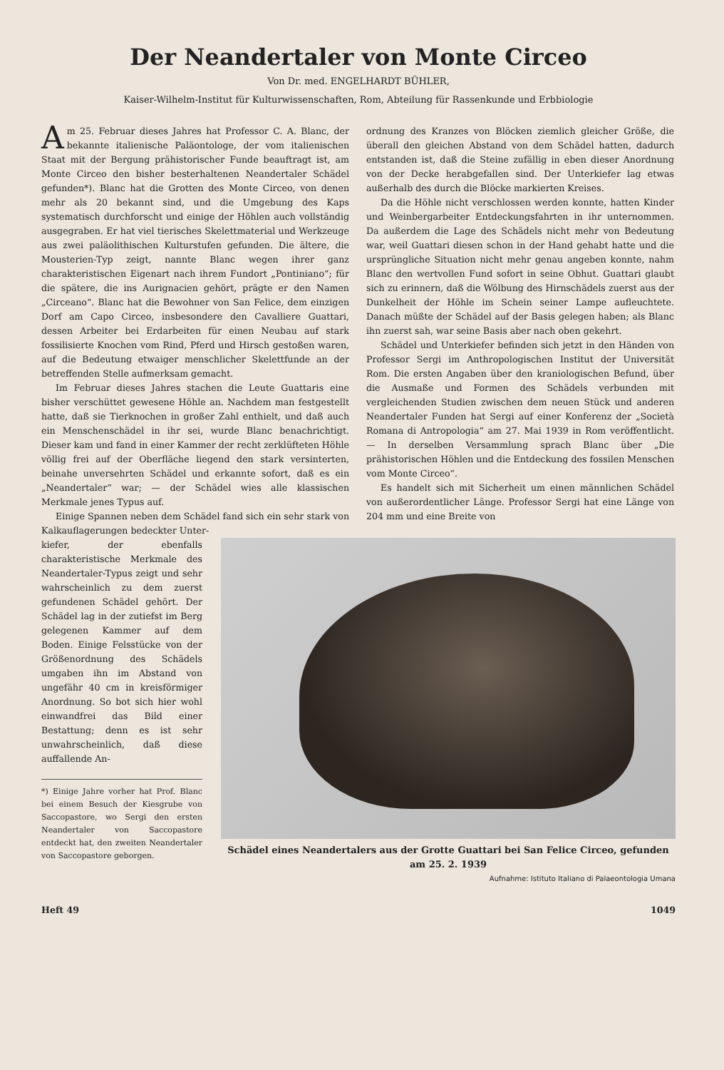Der Neandertaler von Monte Circeo
Von Dr. med. ENGELHARDT BÜHLER,
Kaiser-Wilhelm-Institut für Kulturwissenschaften, Rom, Abteilung für Rassenkunde und Erbbiologie
Am 25. Februar dieses Jahres hat Professor C. A. Blanc, der bekannte italienische Paläontologe, der vom italienischen Staat mit der Bergung prähistorischer Funde beauftragt ist, am Monte Circeo den bisher besterhaltenen Neandertaler Schädel gefunden*). Blanc hat die Grotten des Monte Circeo, von denen mehr als 20 bekannt sind, und die Umgebung des Kaps systematisch durchforscht und einige der Höhlen auch vollständig ausgegraben. Er hat viel tierisches Skelettmaterial und Werkzeuge aus zwei paläolithischen Kulturstufen gefunden. Die ältere, die Mousterien-Typ zeigt, nannte Blanc wegen ihrer ganz charakteristischen Eigenart nach ihrem Fundort „Pontiniano“; für die spätere, die ins Aurignacien gehört, prägte er den Namen „Circeano“. Blanc hat die Bewohner von San Felice, dem einzigen Dorf am Capo Circeo, insbesondere den Cavalliere Guattari, dessen Arbeiter bei Erdarbeiten für einen Neubau auf stark fossilisierte Knochen vom Rind, Pferd und Hirsch gestoßen waren, auf die Bedeutung etwaiger menschlicher Skelettfunde an der betreffenden Stelle aufmerksam gemacht.
Im Februar dieses Jahres stachen die Leute Guattaris eine bisher verschüttet gewesene Höhle an. Nachdem man festgestellt hatte, daß sie Tierknochen in großer Zahl enthielt, und daß auch ein Menschenschädel in ihr sei, wurde Blanc benachrichtigt. Dieser kam und fand in einer Kammer der recht zerklüfteten Höhle völlig frei auf der Oberfläche liegend den stark versinterten, beinahe unversehrten Schädel und erkannte sofort, daß es ein „Neandertaler“ war; — der Schädel wies alle klassischen Merkmale jenes Typus auf.
Einige Spannen neben dem Schädel fand sich ein sehr stark von Kalkauflagerungen bedeckter Unter-
ordnung des Kranzes von Blöcken ziemlich gleicher Größe, die überall den gleichen Abstand von dem Schädel hatten, dadurch entstanden ist, daß die Steine zufällig in eben dieser Anordnung von der Decke herabgefallen sind. Der Unterkiefer lag etwas außerhalb des durch die Blöcke markierten Kreises.
Da die Höhle nicht verschlossen werden konnte, hatten Kinder und Weinbergarbeiter Entdeckungsfahrten in ihr unternommen. Da außerdem die Lage des Schädels nicht mehr von Bedeutung war, weil Guattari diesen schon in der Hand gehabt hatte und die ursprüngliche Situation nicht mehr genau angeben konnte, nahm Blanc den wertvollen Fund sofort in seine Obhut. Guattari glaubt sich zu erinnern, daß die Wölbung des Hirnschädels zuerst aus der Dunkelheit der Höhle im Schein seiner Lampe aufleuchtete. Danach müßte der Schädel auf der Basis gelegen haben; als Blanc ihn zuerst sah, war seine Basis aber nach oben gekehrt.
Schädel und Unterkiefer befinden sich jetzt in den Händen von Professor Sergi im Anthropologischen Institut der Universität Rom. Die ersten Angaben über den kraniologischen Befund, über die Ausmaße und Formen des Schädels verbunden mit vergleichenden Studien zwischen dem neuen Stück und anderen Neandertaler Funden hat Sergi auf einer Konferenz der „Società Romana di Antropologia“ am 27. Mai 1939 in Rom veröffentlicht. — In derselben Versammlung sprach Blanc über „Die prähistorischen Höhlen und die Entdeckung des fossilen Menschen vom Monte Circeo“.
Es handelt sich mit Sicherheit um einen männlichen Schädel von außerordentlicher Länge. Professor Sergi hat eine Länge von 204 mm und eine Breite von
kiefer, der ebenfalls charakteristische Merkmale des Neandertaler-Typus zeigt und sehr wahrscheinlich zu dem zuerst gefundenen Schädel gehört. Der Schädel lag in der zutiefst im Berg gelegenen Kammer auf dem Boden. Einige Felsstücke von der Größenordnung des Schädels umgaben ihn im Abstand von ungefähr 40 cm in kreisförmiger Anordnung. So bot sich hier wohl einwandfrei das Bild einer Bestattung; denn es ist sehr unwahrscheinlich, daß diese auffallende An-
*) Einige Jahre vorher hat Prof. Blanc bei einem Besuch der Kiesgrube von Saccopastore, wo Sergi den ersten Neandertaler von Saccopastore entdeckt hat, den zweiten Neandertaler von Saccopastore geborgen.
Schädel eines Neandertalers aus der Grotte Guattari bei San Felice Circeo, gefunden am 25. 2. 1939
Aufnahme: Istituto Italiano di Palaeontologia Umana
Heft 49 1049